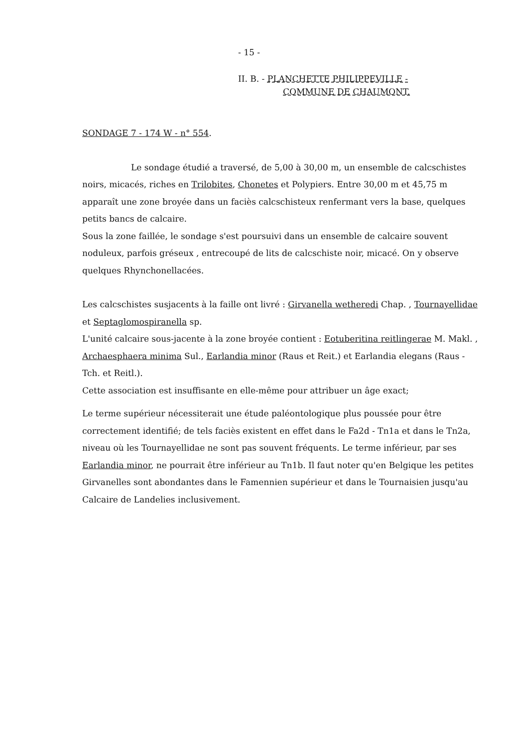- 15 -
II. B. - PLANCHETTE PHILIPPEVILLE -
COMMUNE DE CHAUMONT.
SONDAGE 7 - 174 W - n° 554.
Le sondage étudié a traversé, de 5,00 à 30,00 m, un ensemble de calcschistes noirs, micacés, riches en Trilobites, Chonetes et Polypiers. Entre 30,00 m et 45,75 m apparaît une zone broyée dans un faciès calcschisteux renfermant vers la base, quelques petits bancs de calcaire.
Sous la zone faillée, le sondage s'est poursuivi dans un ensemble de calcaire souvent noduleux, parfois gréseux , entrecoupé de lits de calcschiste noir, micacé. On y observe quelques Rhynchonellacées.
Les calcschistes susjacents à la faille ont livré : Girvanella wetheredi Chap. , Tournayellidae et Septaglomospiranella sp.
L'unité calcaire sous-jacente à la zone broyée contient : Eotuberitina reitlingerae M. Makl. , Archaesphaera minima Sul., Earlandia minor (Raus et Reit.) et Earlandia elegans (Raus - Tch. et Reitl.).
Cette association est insuffisante en elle-même pour attribuer un âge exact;
Le terme supérieur nécessiterait une étude paléontologique plus poussée pour être correctement identifié; de tels faciès existent en effet dans le Fa2d - Tn1a et dans le Tn2a, niveau où les Tournayellidae ne sont pas souvent fréquents. Le terme inférieur, par ses Earlandia minor, ne pourrait être inférieur au Tn1b. Il faut noter qu'en Belgique les petites Girvanelles sont abondantes dans le Famennien supérieur et dans le Tournaisien jusqu'au Calcaire de Landelies inclusivement.